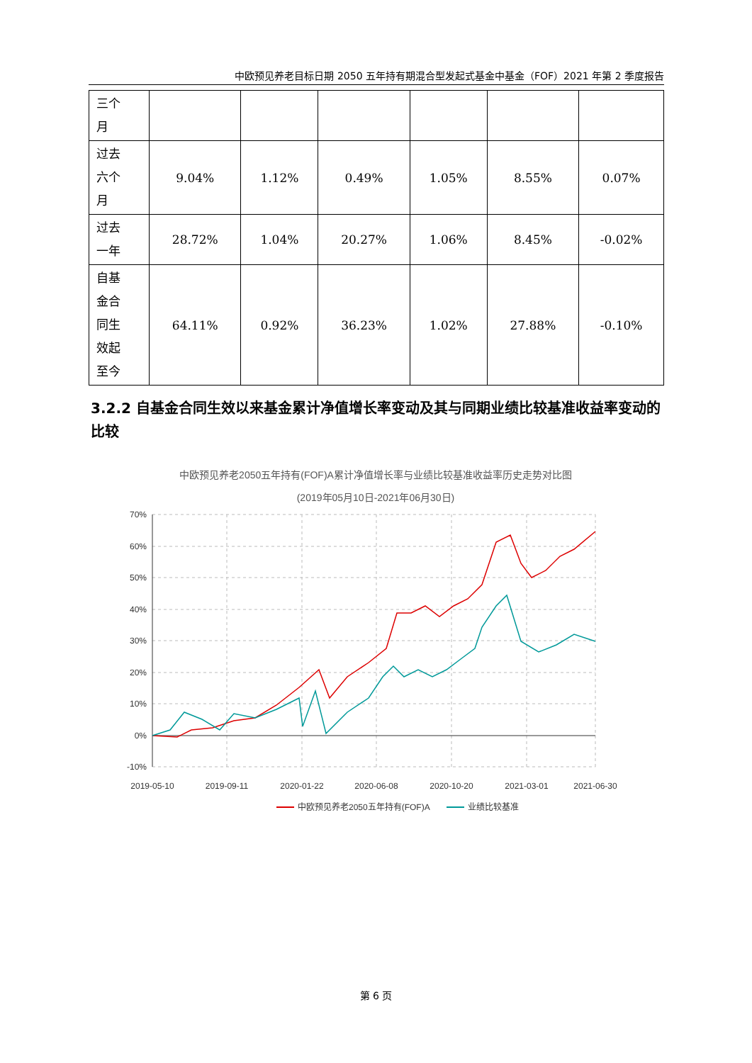中欧预见养老目标日期 2050 五年持有期混合型发起式基金中基金（FOF）2021 年第 2 季度报告
| 三个 月 | | | | | | |
| 过去 六个 月 | 9.04% | 1.12% | 0.49% | 1.05% | 8.55% | 0.07% |
| 过去 一年 | 28.72% | 1.04% | 20.27% | 1.06% | 8.45% | -0.02% |
| 自基 金合 同生 效起 至今 | 64.11% | 0.92% | 36.23% | 1.02% | 27.88% | -0.10% |
3.2.2 自基金合同生效以来基金累计净值增长率变动及其与同期业绩比较基准收益率变动的比较
中欧预见养老2050五年持有(FOF)A累计净值增长率与业绩比较基准收益率历史走势对比图
(2019年05月10日-2021年06月30日)
70%
60%
50%
40%
30%
20%
10%
0%
-10%
2019-05-10
2019-09-11
2020-01-22
2020-06-08
2020-10-20
2021-03-01
2021-06-30
中欧预见养老2050五年持有(FOF)A
业绩比较基准
第 6 页